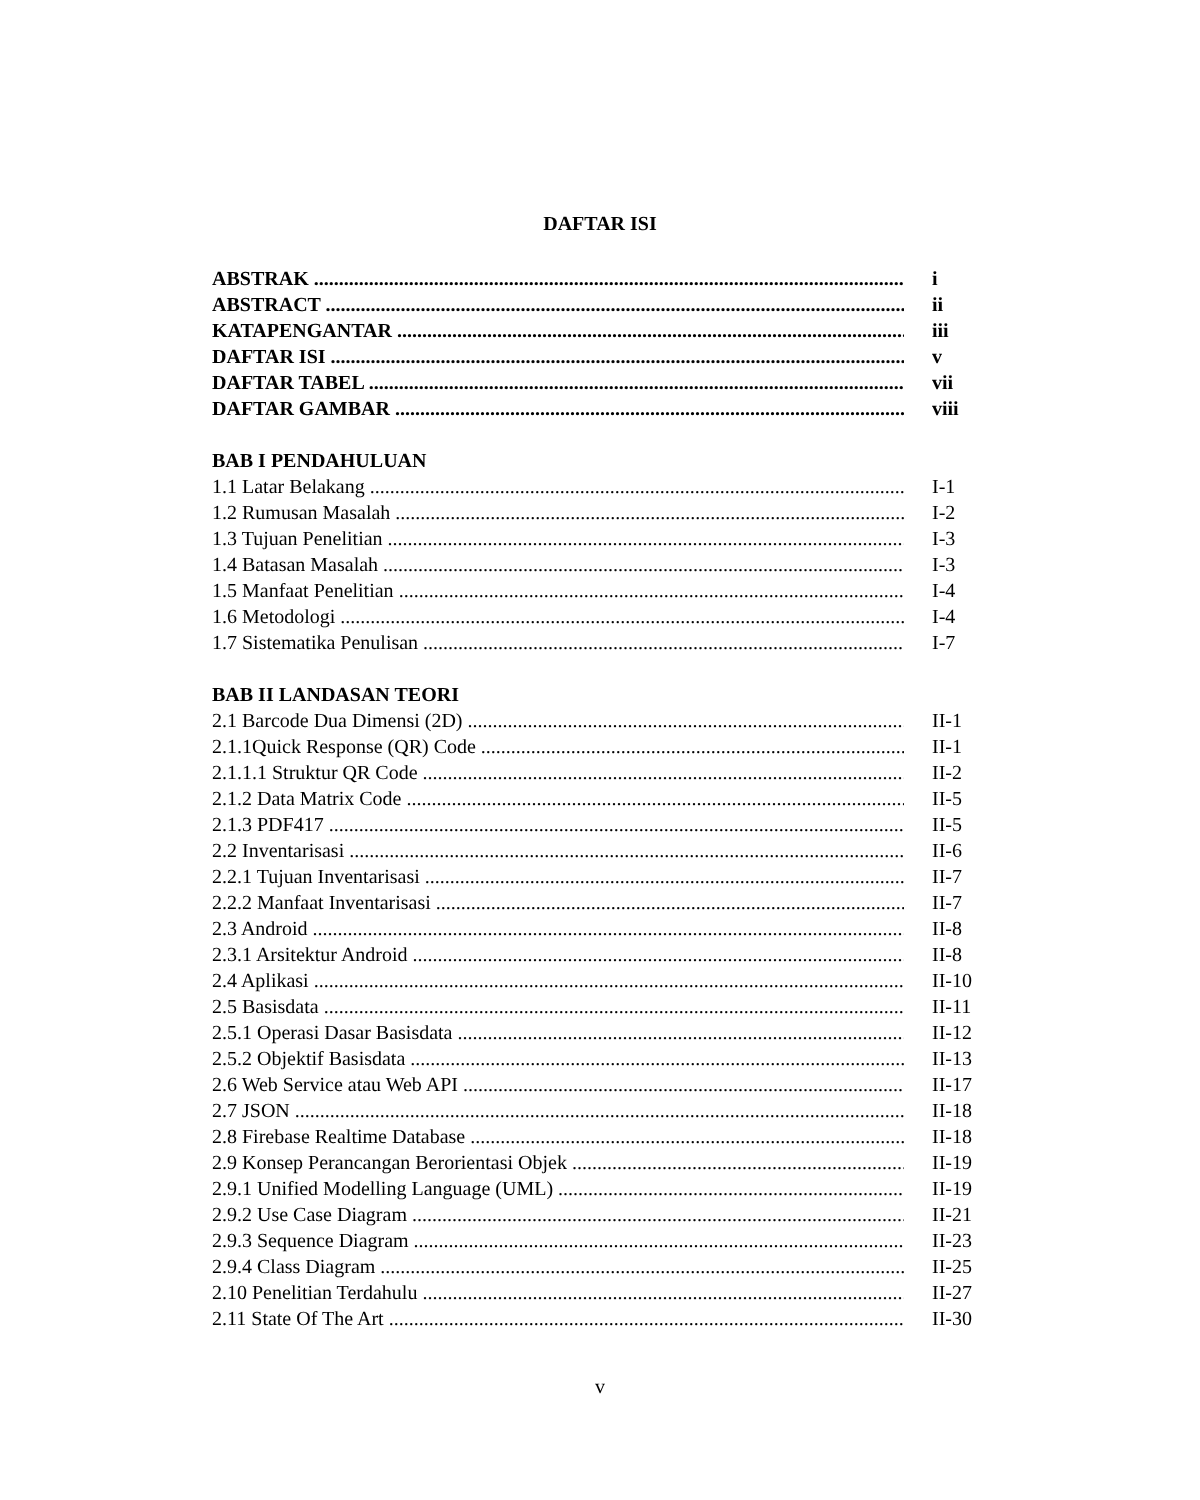DAFTAR ISI
ABSTRAK i
ABSTRACT ii
KATAPENGANTAR iii
DAFTAR ISI v
DAFTAR TABEL vii
DAFTAR GAMBAR viii
BAB I PENDAHULUAN
1.1 Latar Belakang I-1
1.2 Rumusan Masalah I-2
1.3 Tujuan Penelitian I-3
1.4 Batasan Masalah I-3
1.5 Manfaat Penelitian I-4
1.6 Metodologi I-4
1.7 Sistematika Penulisan I-7
BAB II LANDASAN TEORI
2.1 Barcode Dua Dimensi (2D) II-1
2.1.1Quick Response (QR) Code II-1
2.1.1.1 Struktur QR Code II-2
2.1.2 Data Matrix Code II-5
2.1.3 PDF417 II-5
2.2 Inventarisasi II-6
2.2.1 Tujuan Inventarisasi II-7
2.2.2 Manfaat Inventarisasi II-7
2.3 Android II-8
2.3.1 Arsitektur Android II-8
2.4 Aplikasi II-10
2.5 Basisdata II-11
2.5.1 Operasi Dasar Basisdata II-12
2.5.2 Objektif Basisdata II-13
2.6 Web Service atau Web API II-17
2.7 JSON II-18
2.8 Firebase Realtime Database II-18
2.9 Konsep Perancangan Berorientasi Objek II-19
2.9.1 Unified Modelling Language (UML) II-19
2.9.2 Use Case Diagram II-21
2.9.3 Sequence Diagram II-23
2.9.4 Class Diagram II-25
2.10 Penelitian Terdahulu II-27
2.11 State Of The Art II-30
v